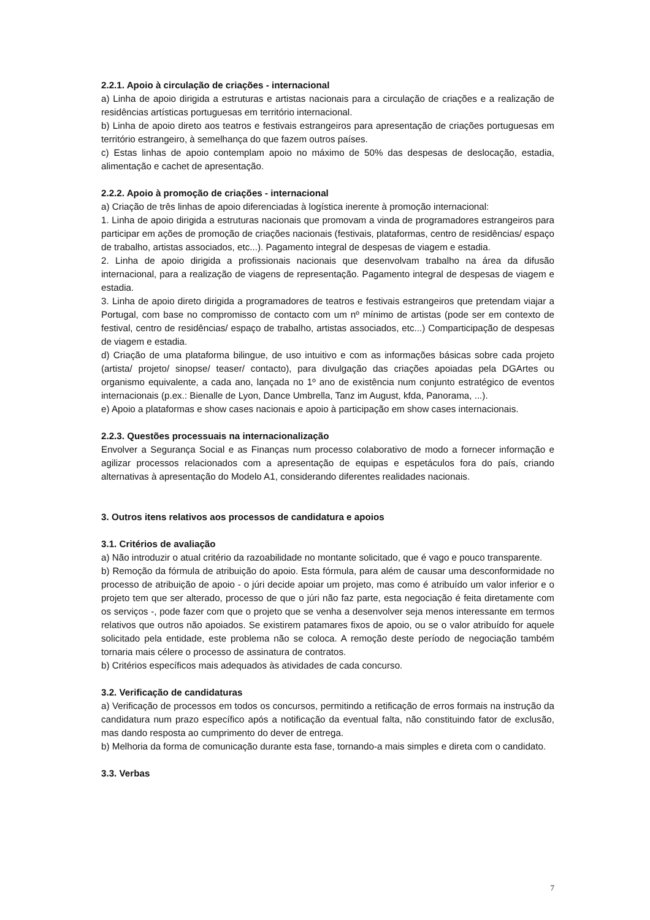2.2.1. Apoio à circulação de criações - internacional
a) Linha de apoio dirigida a estruturas e artistas nacionais para a circulação de criações e a realização de residências artísticas portuguesas em território internacional.
b) Linha de apoio direto aos teatros e festivais estrangeiros para apresentação de criações portuguesas em território estrangeiro, à semelhança do que fazem outros países.
c) Estas linhas de apoio contemplam apoio no máximo de 50% das despesas de deslocação, estadia, alimentação e cachet de apresentação.
2.2.2. Apoio à promoção de criações - internacional
a) Criação de três linhas de apoio diferenciadas à logística inerente à promoção internacional:
1. Linha de apoio dirigida a estruturas nacionais que promovam a vinda de programadores estrangeiros para participar em ações de promoção de criações nacionais (festivais, plataformas, centro de residências/ espaço de trabalho, artistas associados, etc...). Pagamento integral de despesas de viagem e estadia.
2. Linha de apoio dirigida a profissionais nacionais que desenvolvam trabalho na área da difusão internacional, para a realização de viagens de representação. Pagamento integral de despesas de viagem e estadia.
3. Linha de apoio direto dirigida a programadores de teatros e festivais estrangeiros que pretendam viajar a Portugal, com base no compromisso de contacto com um nº mínimo de artistas (pode ser em contexto de festival, centro de residências/ espaço de trabalho, artistas associados, etc...) Comparticipação de despesas de viagem e estadia.
d) Criação de uma plataforma bilingue, de uso intuitivo e com as informações básicas sobre cada projeto (artista/ projeto/ sinopse/ teaser/ contacto), para divulgação das criações apoiadas pela DGArtes ou organismo equivalente, a cada ano, lançada no 1º ano de existência num conjunto estratégico de eventos internacionais (p.ex.: Bienalle de Lyon, Dance Umbrella, Tanz im August, kfda, Panorama, ...).
e) Apoio a plataformas e show cases nacionais e apoio à participação em show cases internacionais.
2.2.3. Questões processuais na internacionalização
Envolver a Segurança Social e as Finanças num processo colaborativo de modo a fornecer informação e agilizar processos relacionados com a apresentação de equipas e espetáculos fora do país, criando alternativas à apresentação do Modelo A1, considerando diferentes realidades nacionais.
3. Outros itens relativos aos processos de candidatura e apoios
3.1. Critérios de avaliação
a) Não introduzir o atual critério da razoabilidade no montante solicitado, que é vago e pouco transparente.
b) Remoção da fórmula de atribuição do apoio. Esta fórmula, para além de causar uma desconformidade no processo de atribuição de apoio - o júri decide apoiar um projeto, mas como é atribuído um valor inferior e o projeto tem que ser alterado, processo de que o júri não faz parte, esta negociação é feita diretamente com os serviços -, pode fazer com que o projeto que se venha a desenvolver seja menos interessante em termos relativos que outros não apoiados. Se existirem patamares fixos de apoio, ou se o valor atribuído for aquele solicitado pela entidade, este problema não se coloca. A remoção deste período de negociação também tornaria mais célere o processo de assinatura de contratos.
b) Critérios específicos mais adequados às atividades de cada concurso.
3.2. Verificação de candidaturas
a) Verificação de processos em todos os concursos, permitindo a retificação de erros formais na instrução da candidatura num prazo específico após a notificação da eventual falta, não constituindo fator de exclusão, mas dando resposta ao cumprimento do dever de entrega.
b) Melhoria da forma de comunicação durante esta fase, tornando-a mais simples e direta com o candidato.
3.3. Verbas
7